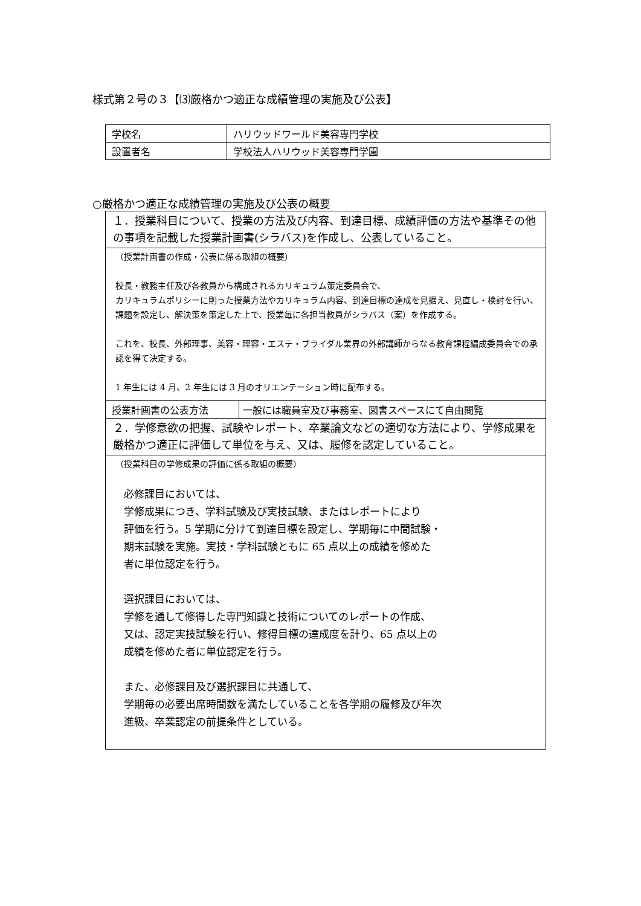様式第２号の３【⑶厳格かつ適正な成績管理の実施及び公表】
| 学校名 | ハリウッドワールド美容専門学校 |
| 設置者名 | 学校法人ハリウッド美容専門学園 |
○厳格かつ適正な成績管理の実施及び公表の概要
| １．授業科目について、授業の方法及び内容、到達目標、成績評価の方法や基準その他の事項を記載した授業計画書(シラバス)を作成し、公表していること。 | |
| （授業計画書の作成・公表に係る取組の概要） 校長・教務主任及び各教員から構成されるカリキュラム策定委員会で、 カリキュラムポリシーに則った授業方法やカリキュラム内容、到達目標の達成を見据え、見直し・検討を行い、課題を設定し、解決策を策定した上で、授業毎に各担当教員がシラバス（案）を作成する。 これを、校長、外部理事、美容・理容・エステ・ブライダル業界の外部講師からなる教育課程編成委員会での承認を得て決定する。 1 年生には 4 月、2 年生には 3 月のオリエンテーション時に配布する。 | |
| 授業計画書の公表方法 | 一般には職員室及び事務室、図書スペースにて自由閲覧 |
| ２．学修意欲の把握、試験やレポート、卒業論文などの適切な方法により、学修成果を厳格かつ適正に評価して単位を与え、又は、履修を認定していること。 | |
| （授業科目の学修成果の評価に係る取組の概要） 必修課目においては、 学修成果につき、学科試験及び実技試験、またはレポートにより 評価を行う。5 学期に分けて到達目標を設定し、学期毎に中間試験・ 期末試験を実施。実技・学科試験ともに 65 点以上の成績を修めた 者に単位認定を行う。 選択課目においては、 学修を通して修得した専門知識と技術についてのレポートの作成、 又は、認定実技試験を行い、修得目標の達成度を計り、65 点以上の 成績を修めた者に単位認定を行う。 また、必修課目及び選択課目に共通して、 学期毎の必要出席時間数を満たしていることを各学期の履修及び年次 進級、卒業認定の前提条件としている。 | |